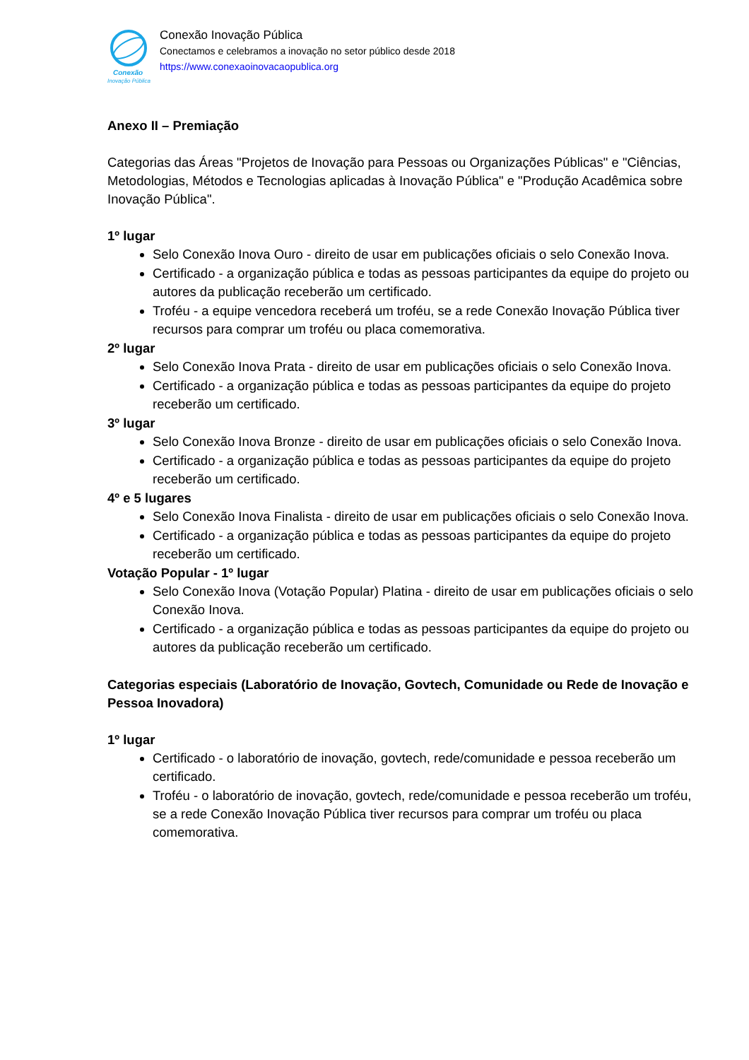Conexão
Inovação Pública
Conexão Inovação Pública
Conectamos e celebramos a inovação no setor público desde 2018
https://www.conexaoinovacaopublica.org
Anexo II – Premiação
Categorias das Áreas "Projetos de Inovação para Pessoas ou Organizações Públicas" e "Ciências, Metodologias, Métodos e Tecnologias aplicadas à Inovação Pública" e "Produção Acadêmica sobre Inovação Pública".
1º lugar
Selo Conexão Inova Ouro - direito de usar em publicações oficiais o selo Conexão Inova.
Certificado - a organização pública e todas as pessoas participantes da equipe do projeto ou autores da publicação receberão um certificado.
Troféu - a equipe vencedora receberá um troféu, se a rede Conexão Inovação Pública tiver recursos para comprar um troféu ou placa comemorativa.
2º lugar
Selo Conexão Inova Prata - direito de usar em publicações oficiais o selo Conexão Inova.
Certificado - a organização pública e todas as pessoas participantes da equipe do projeto receberão um certificado.
3º lugar
Selo Conexão Inova Bronze - direito de usar em publicações oficiais o selo Conexão Inova.
Certificado - a organização pública e todas as pessoas participantes da equipe do projeto receberão um certificado.
4º e 5 lugares
Selo Conexão Inova Finalista - direito de usar em publicações oficiais o selo Conexão Inova.
Certificado - a organização pública e todas as pessoas participantes da equipe do projeto receberão um certificado.
Votação Popular - 1º lugar
Selo Conexão Inova (Votação Popular) Platina - direito de usar em publicações oficiais o selo Conexão Inova.
Certificado - a organização pública e todas as pessoas participantes da equipe do projeto ou autores da publicação receberão um certificado.
Categorias especiais (Laboratório de Inovação, Govtech, Comunidade ou Rede de Inovação e Pessoa Inovadora)
1º lugar
Certificado - o laboratório de inovação, govtech, rede/comunidade e pessoa receberão um certificado.
Troféu - o laboratório de inovação, govtech, rede/comunidade e pessoa receberão um troféu, se a rede Conexão Inovação Pública tiver recursos para comprar um troféu ou placa comemorativa.